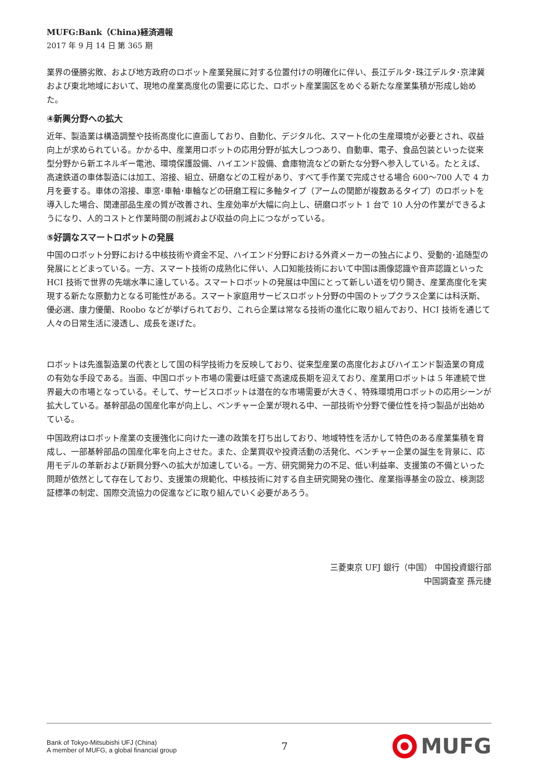MUFG:Bank（China)経済週報
2017 年 9 月 14 日 第 365 期
業界の優勝劣敗、および地方政府のロボット産業発展に対する位置付けの明確化に伴い、長江デルタ･珠江デルタ･京津冀および東北地域において、現地の産業高度化の需要に応じた、ロボット産業園区をめぐる新たな産業集積が形成し始めた。
④新興分野への拡大
近年、製造業は構造調整や技術高度化に直面しており、自動化、デジタル化、スマート化の生産環境が必要とされ、収益向上が求められている。かかる中、産業用ロボットの応用分野が拡大しつつあり、自動車、電子、食品包装といった従来型分野から新エネルギー電池、環境保護設備、ハイエンド設備、倉庫物流などの新たな分野へ参入している。たとえば、高速鉄道の車体製造には加工、溶接、組立、研磨などの工程があり、すべて手作業で完成させる場合 600～700 人で 4 カ月を要する。車体の溶接、車窓･車軸･車輪などの研磨工程に多軸タイプ（アームの関節が複数あるタイプ）のロボットを導入した場合、関連部品生産の質が改善され、生産効率が大幅に向上し、研磨ロボット 1 台で 10 人分の作業ができるようになり、人的コストと作業時間の削減および収益の向上につながっている。
⑤好調なスマートロボットの発展
中国のロボット分野における中核技術や資金不足、ハイエンド分野における外資メーカーの独占により、受動的･追随型の発展にとどまっている。一方、スマート技術の成熟化に伴い、人口知能技術において中国は画像認識や音声認識といった HCI 技術で世界の先端水準に達している。スマートロボットの発展は中国にとって新しい道を切り開き、産業高度化を実現する新たな原動力となる可能性がある。スマート家庭用サービスロボット分野の中国のトップクラス企業には科沃斯、優必選、康力優蘭、Roobo などが挙げられており、これら企業は常なる技術の進化に取り組んでおり、HCI 技術を通じて人々の日常生活に浸透し、成長を遂げた。
ロボットは先進製造業の代表として国の科学技術力を反映しており、従来型産業の高度化およびハイエンド製造業の育成の有効な手段である。当面、中国ロボット市場の需要は旺盛で高速成長期を迎えており、産業用ロボットは 5 年連続で世界最大の市場となっている。そして、サービスロボットは潜在的な市場需要が大きく、特殊環境用ロボットの応用シーンが拡大している。基幹部品の国産化率が向上し、ベンチャー企業が現れる中、一部技術や分野で優位性を持つ製品が出始めている。
中国政府はロボット産業の支援強化に向けた一連の政策を打ち出しており、地域特性を活かして特色のある産業集積を育成し、一部基幹部品の国産化率を向上させた。また、企業買収や投資活動の活発化、ベンチャー企業の誕生を背景に、応用モデルの革新および新興分野への拡大が加速している。一方、研究開発力の不足、低い利益率、支援策の不備といった問題が依然として存在しており、支援策の規範化、中核技術に対する自主研究開発の強化、産業指導基金の設立、検測認証標準の制定、国際交流協力の促進などに取り組んでいく必要があろう。
三菱東京 UFJ 銀行（中国） 中国投資銀行部
中国調査室 孫元捷
Bank of Tokyo-Mitsubishi UFJ (China)
A member of MUFG, a global financial group
7
MUFG